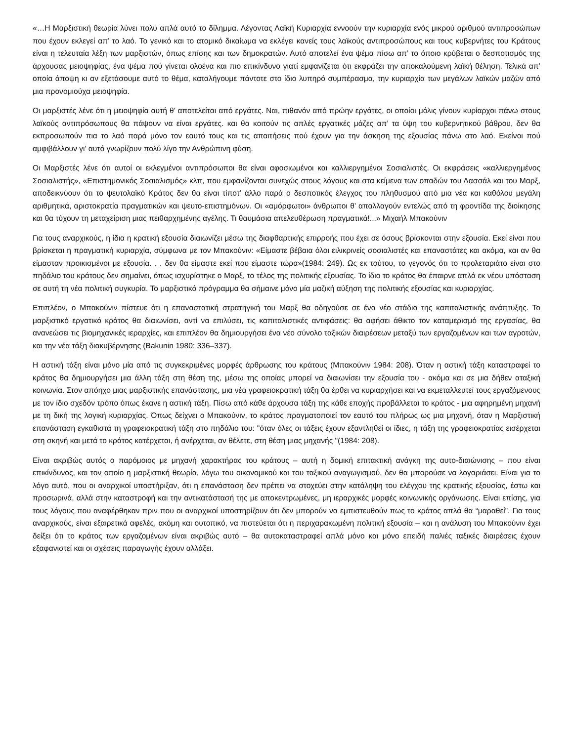«…Η Μαρξιστική θεωρία λύνει πολύ απλά αυτό το δίλημμα. Λέγοντας Λαϊκή Κυριαρχία εννοούν την κυριαρχία ενός μικρού αριθμού αντιπροσώπων που έχουν εκλεγεί απ’ το λαό. Το γενικό και το ατομικό δικαίωμα να εκλέγει κανείς τους λαϊκούς αντιπροσώπους και τους κυβερνήτες του Κράτους είναι η τελευταία λέξη των μαρξιστών, όπως επίσης και των δημοκρατών. Αυτό αποτελεί ένα ψέμα πίσω απ’ το όποιο κρύβεται ο δεσποτισμός της άρχουσας μειοψηφίας, ένα ψέμα πού γίνεται ολοένα και πιο επικίνδυνο γιατί εμφανίζεται ότι εκφράζει την αποκαλούμενη λαϊκή θέληση. Τελικά απ’ οποία άποψη κι αν εξετάσουμε αυτό το θέμα, καταλήγουμε πάντοτε στο ίδιο λυπηρό συμπέρασμα, την κυριαρχία των μεγάλων λαϊκών μαζών από μια προνομιούχα μειοψηφία.
Οι μαρξιστές λένε ότι η μειοψηφία αυτή θ’ αποτελείται από εργάτες. Ναι, πιθανόν από πρώην εργάτες, οι οποίοι μόλις γίνουν κυρίαρχοι πάνω στους λαϊκούς αντιπρόσωπους θα πάψουν να είναι εργάτες. και θα κοιτούν τις απλές εργατικές μάζες απ’ τα ύψη του κυβερνητικού βάθρου, δεν θα εκπροσωπούν πια το λαό παρά μόνο τον εαυτό τους και τις απαιτήσεις πού έχουν για την άσκηση της εξουσίας πάνω στο λαό. Εκείνοι πού αμφιβάλλουν γι’ αυτό γνωρίζουν πολύ λίγο την Ανθρώπινη φύση.
Οι Μαρξιστές λένε ότι αυτοί οι εκλεγμένοι αντιπρόσωποι θα είναι αφοσιωμένοι και καλλιεργημένοι Σοσιαλιστές. Οι εκφράσεις «καλλιεργημένος Σοσιαλιστής», «Επιστημονικός Σοσιαλισμός» κλπ, που εμφανίζονται συνεχώς στους λόγους και στα κείμενα των οπαδών του Λασσάλ και του Μαρξ, αποδεικνύουν ότι το ψευτολαϊκό Κράτος δεν θα είναι τίποτ’ άλλο παρά ο δεσποτικός έλεγχος του πληθυσμού από μια νέα και καθόλου μεγάλη αριθμητικά, αριστοκρατία πραγματικών και ψευτο-επιστημόνων. Οι «αμόρφωτοι» άνθρωποι θ’ απαλλαγούν εντελώς από τη φροντίδα της διοίκησης και θα τύχουν τη μεταχείριση μιας πειθαρχημένης αγέλης. Τι θαυμάσια απελευθέρωση πραγματικά!...» Μιχαήλ Μπακούνιν
Για τους αναρχικούς, η ίδια η κρατική εξουσία διαιωνίζει μέσω της διαφθαρτικής επιρροής που έχει σε όσους βρίσκονται στην εξουσία. Εκεί είναι που βρίσκεται η πραγματική κυριαρχία, σύμφωνα με τον Μπακούνιν: «Είμαστε βέβαια όλοι ειλικρινείς σοσιαλιστές και επαναστάτες και ακόμα, και αν θα είμασταν προικισμένοι με εξουσία. . . δεν θα είμαστε εκεί που είμαστε τώρα»(1984: 249). Ως εκ τούτου, το γεγονός ότι το προλεταριάτο είναι στο πηδάλιο του κράτους δεν σημαίνει, όπως ισχυρίστηκε ο Μαρξ, το τέλος της πολιτικής εξουσίας. Το ίδιο το κράτος θα έπαιρνε απλά εκ νέου υπόσταση σε αυτή τη νέα πολιτική συγκυρία. Το μαρξιστικό πρόγραμμα θα σήμαινε μόνο μία μαζική αύξηση της πολιτικής εξουσίας και κυριαρχίας.
Επιπλέον, ο Μπακούνιν πίστευε ότι η επαναστατική στρατηγική του Μαρξ θα οδηγούσε σε ένα νέο στάδιο της καπιταλιστικής ανάπτυξης. Το μαρξιστικό εργατικό κράτος θα διαιωνίσει, αντί να επιλύσει, τις καπιταλιστικές αντιφάσεις: θα αφήσει άθικτο τον καταμερισμό της εργασίας, θα ανανεώσει τις βιομηχανικές ιεραρχίες, και επιπλέον θα δημιουργήσει ένα νέο σύνολο ταξικών διαιρέσεων μεταξύ των εργαζομένων και των αγροτών, και την νέα τάξη διακυβέρνησης (Bakunin 1980: 336–337).
Η αστική τάξη είναι μόνο μία από τις συγκεκριμένες μορφές άρθρωσης του κράτους (Μπακούνιν 1984: 208). Όταν η αστική τάξη καταστραφεί το κράτος θα δημιουργήσει μια άλλη τάξη στη θέση της, μέσω της οποίας μπορεί να διαιωνίσει την εξουσία του - ακόμα και σε μια δήθεν αταξική κοινωνία. Στον απόηχο μιας μαρξιστικής επανάστασης, μια νέα γραφειοκρατική τάξη θα έρθει να κυριαρχήσει και να εκμεταλλευτεί τους εργαζόμενους με τον ίδιο σχεδόν τρόπο όπως έκανε η αστική τάξη. Πίσω από κάθε άρχουσα τάξη της κάθε εποχής προβάλλεται το κράτος - μια αφηρημένη μηχανή με τη δική της λογική κυριαρχίας. Όπως δείχνει ο Μπακούνιν, το κράτος πραγματοποιεί τον εαυτό του πλήρως ως μια μηχανή, όταν η Μαρξιστική επανάσταση εγκαθιστά τη γραφειοκρατική τάξη στο πηδάλιο του: "όταν όλες οι τάξεις έχουν εξαντληθεί οι ίδιες, η τάξη της γραφειοκρατίας εισέρχεται στη σκηνή και μετά το κράτος κατέρχεται, ή ανέρχεται, αν θέλετε, στη θέση μιας μηχανής "(1984: 208).
Είναι ακριβώς αυτός ο παρόμοιος με μηχανή χαρακτήρας του κράτους – αυτή η δομική επιτακτική ανάγκη της αυτο-διαιώνισης – που είναι επικίνδυνος, και τον οποίο η μαρξιστική θεωρία, λόγω του οικονομικού και του ταξικού αναγωγισμού, δεν θα μπορούσε να λογαριάσει. Είναι για το λόγο αυτό, που οι αναρχικοί υποστήριξαν, ότι η επανάσταση δεν πρέπει να στοχεύει στην κατάληψη του ελέγχου της κρατικής εξουσίας, έστω και προσωρινά, αλλά στην καταστροφή και την αντικατάστασή της με αποκεντρωμένες, μη ιεραρχικές μορφές κοινωνικής οργάνωσης. Είναι επίσης, για τους λόγους που αναφέρθηκαν πριν που οι αναρχικοί υποστηρίζουν ότι δεν μπορούν να εμπιστευθούν πως το κράτος απλά θα “μαραθεί”. Για τους αναρχικούς, είναι εξαιρετικά αφελές, ακόμη και ουτοπικό, να πιστεύεται ότι η περιχαρακωμένη πολιτική εξουσία – και η ανάλυση του Μπακούνιν έχει δείξει ότι το κράτος των εργαζομένων είναι ακριβώς αυτό – θα αυτοκαταστραφεί απλά μόνο και μόνο επειδή παλιές ταξικές διαιρέσεις έχουν εξαφανιστεί και οι σχέσεις παραγωγής έχουν αλλάξει.